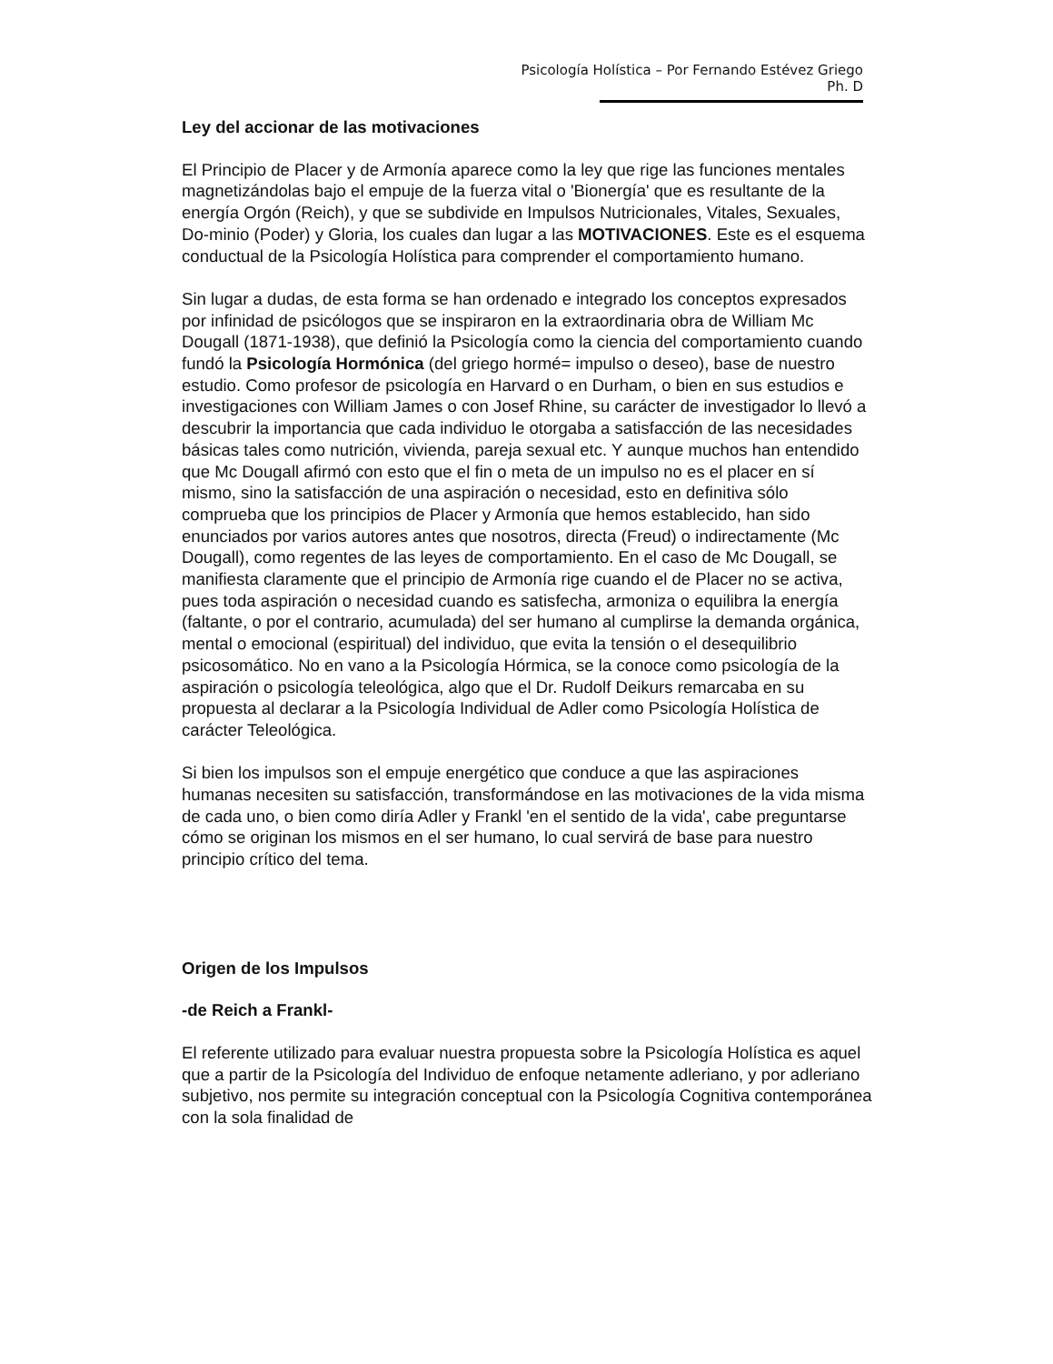Psicología Holística – Por Fernando Estévez Griego Ph. D
Ley del accionar de las motivaciones
El Principio de Placer y de Armonía aparece como la ley que rige las funciones mentales magnetizándolas bajo el empuje de la fuerza vital o 'Bionergía' que es resultante de la energía Orgón (Reich), y que se subdivide en Impulsos Nutricionales, Vitales, Sexuales, Do-minio (Poder) y Gloria, los cuales dan lugar a las MOTIVACIONES. Este es el esquema conductual de la Psicología Holística para comprender el comportamiento humano.
Sin lugar a dudas, de esta forma se han ordenado e integrado los conceptos expresados por infinidad de psicólogos que se inspiraron en la extraordinaria obra de William Mc Dougall (1871-1938), que definió la Psicología como la ciencia del comportamiento cuando fundó la Psicología Hormónica (del griego hormé= impulso o deseo), base de nuestro estudio. Como profesor de psicología en Harvard o en Durham, o bien en sus estudios e investigaciones con William James o con Josef Rhine, su carácter de investigador lo llevó a descubrir la importancia que cada individuo le otorgaba a satisfacción de las necesidades básicas tales como nutrición, vivienda, pareja sexual etc. Y aunque muchos han entendido que Mc Dougall afirmó con esto que el fin o meta de un impulso no es el placer en sí mismo, sino la satisfacción de una aspiración o necesidad, esto en definitiva sólo comprueba que los principios de Placer y Armonía que hemos establecido, han sido enunciados por varios autores antes que nosotros, directa (Freud) o indirectamente (Mc Dougall), como regentes de las leyes de comportamiento. En el caso de Mc Dougall, se manifiesta claramente que el principio de Armonía rige cuando el de Placer no se activa, pues toda aspiración o necesidad cuando es satisfecha, armoniza o equilibra la energía (faltante, o por el contrario, acumulada) del ser humano al cumplirse la demanda orgánica, mental o emocional (espiritual) del individuo, que evita la tensión o el desequilibrio psicosomático. No en vano a la Psicología Hórmica, se la conoce como psicología de la aspiración o psicología teleológica, algo que el Dr. Rudolf Deikurs remarcaba en su propuesta al declarar a la Psicología Individual de Adler como Psicología Holística de carácter Teleológica.
Si bien los impulsos son el empuje energético que conduce a que las aspiraciones humanas necesiten su satisfacción, transformándose en las motivaciones de la vida misma de cada uno, o bien como diría Adler y Frankl 'en el sentido de la vida', cabe preguntarse cómo se originan los mismos en el ser humano, lo cual servirá de base para nuestro principio crítico del tema.
Origen de los Impulsos
-de Reich a Frankl-
El referente utilizado para evaluar nuestra propuesta sobre la Psicología Holística es aquel que a partir de la Psicología del Individuo de enfoque netamente adleriano, y por adleriano subjetivo, nos permite su integración conceptual con la Psicología Cognitiva contemporánea con la sola finalidad de